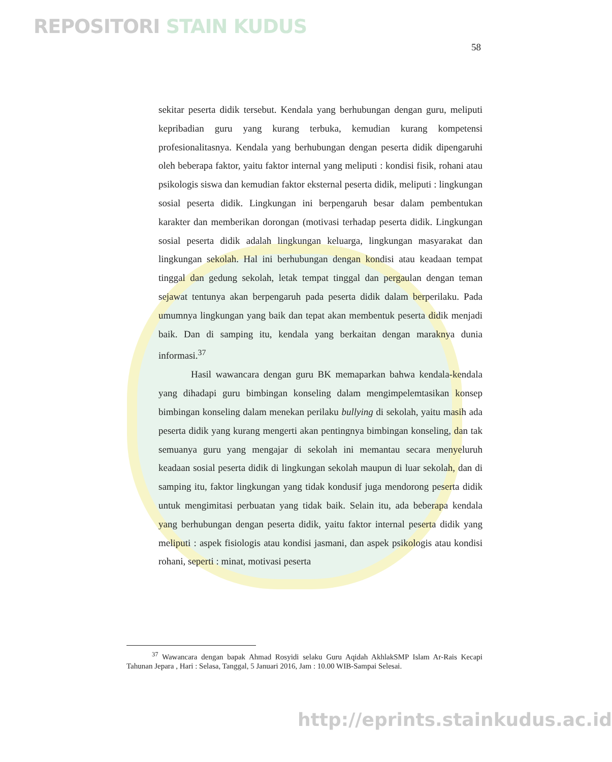REPOSITORI STAIN KUDUS
58
sekitar peserta didik tersebut. Kendala yang berhubungan dengan guru, meliputi kepribadian guru yang kurang terbuka, kemudian kurang kompetensi profesionalitasnya. Kendala yang berhubungan dengan peserta didik dipengaruhi oleh beberapa faktor, yaitu faktor internal yang meliputi : kondisi fisik, rohani atau psikologis siswa dan kemudian faktor eksternal peserta didik, meliputi : lingkungan sosial peserta didik. Lingkungan ini berpengaruh besar dalam pembentukan karakter dan memberikan dorongan (motivasi terhadap peserta didik. Lingkungan sosial peserta didik adalah lingkungan keluarga, lingkungan masyarakat dan lingkungan sekolah. Hal ini berhubungan dengan kondisi atau keadaan tempat tinggal dan gedung sekolah, letak tempat tinggal dan pergaulan dengan teman sejawat tentunya akan berpengaruh pada peserta didik dalam berperilaku. Pada umumnya lingkungan yang baik dan tepat akan membentuk peserta didik menjadi baik. Dan di samping itu, kendala yang berkaitan dengan maraknya dunia informasi.<sup>37</sup>
Hasil wawancara dengan guru BK memaparkan bahwa kendala-kendala yang dihadapi guru bimbingan konseling dalam mengimpelemtasikan konsep bimbingan konseling dalam menekan perilaku bullying di sekolah, yaitu masih ada peserta didik yang kurang mengerti akan pentingnya bimbingan konseling, dan tak semuanya guru yang mengajar di sekolah ini memantau secara menyeluruh keadaan sosial peserta didik di lingkungan sekolah maupun di luar sekolah, dan di samping itu, faktor lingkungan yang tidak kondusif juga mendorong peserta didik untuk mengimitasi perbuatan yang tidak baik. Selain itu, ada beberapa kendala yang berhubungan dengan peserta didik, yaitu faktor internal peserta didik yang meliputi : aspek fisiologis atau kondisi jasmani, dan aspek psikologis atau kondisi rohani, seperti : minat, motivasi peserta
<sup>37</sup> Wawancara dengan bapak Ahmad Rosyidi selaku Guru Aqidah AkhlakSMP Islam Ar-Rais Kecapi Tahunan Jepara , Hari : Selasa, Tanggal, 5 Januari 2016, Jam : 10.00 WIB-Sampai Selesai.
http://eprints.stainkudus.ac.id